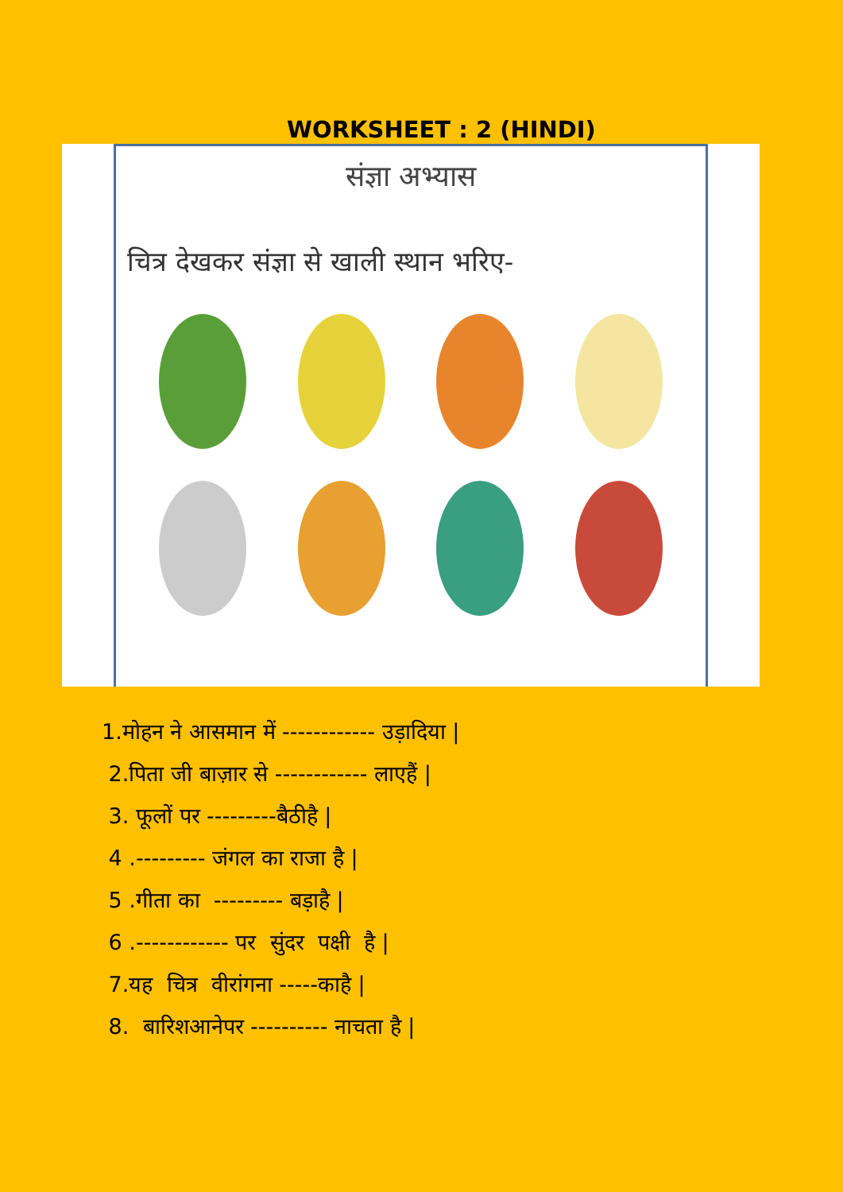WORKSHEET : 2 (HINDI)
संज्ञा अभ्यास
चित्र देखकर संज्ञा से खाली स्थान भरिए-
1.मोहन ने आसमान में ------------ उड़ादिया |
2.पिता जी बाज़ार से ------------ लाएहैं |
3. फूलों पर ---------बैठीहै |
4 .--------- जंगल का राजा है |
5 .गीता का --------- बड़ाहै |
6 .------------ पर सुंदर पक्षी है |
7.यह चित्र वीरांगना -----काहै |
8. बारिशआनेपर ---------- नाचता है |